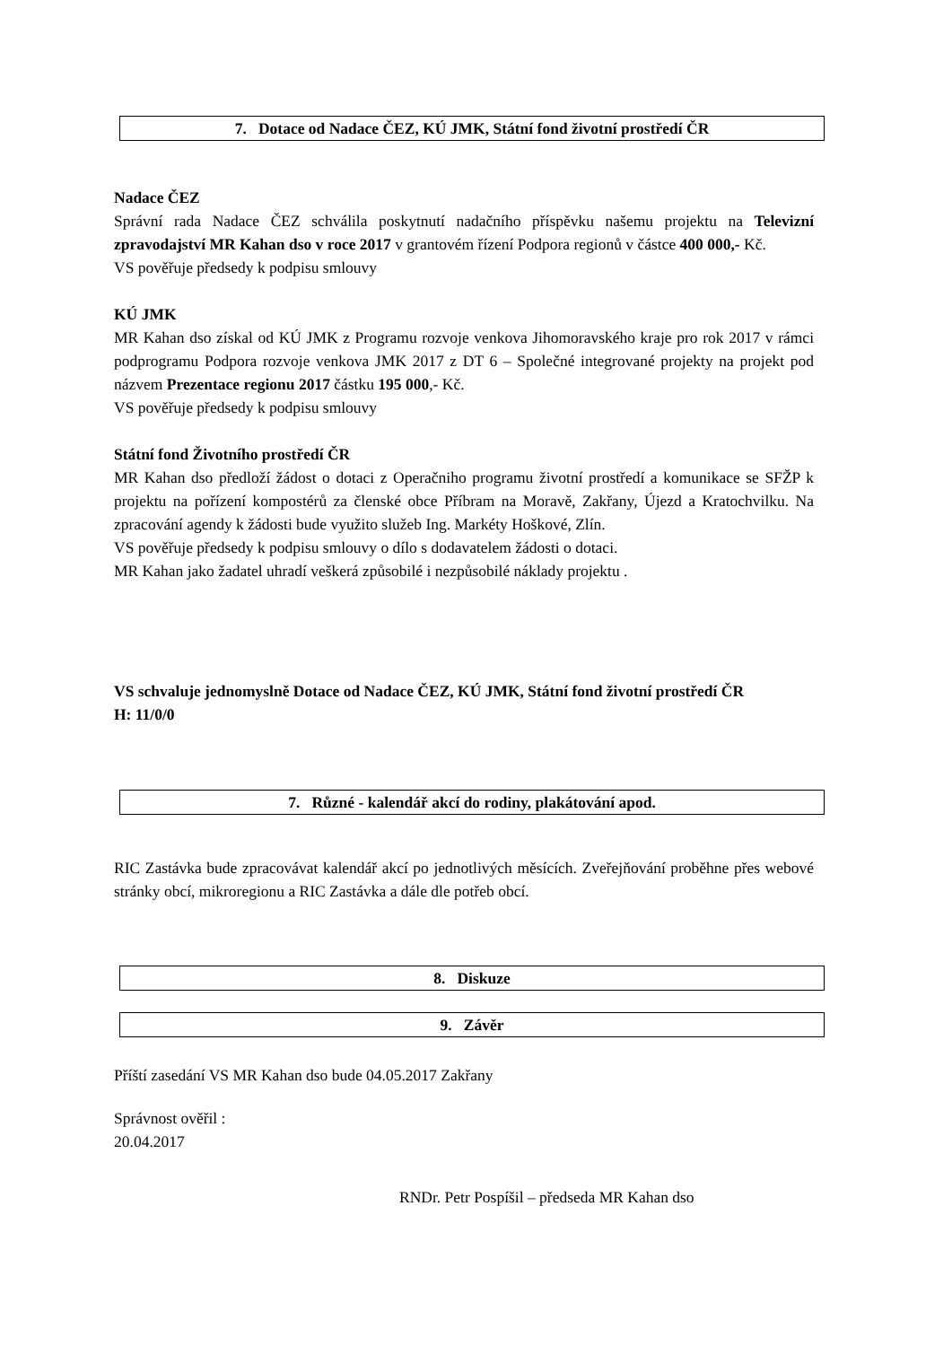7. Dotace od Nadace ČEZ, KÚ JMK, Státní fond životní prostředí ČR
Nadace ČEZ
Správní rada Nadace ČEZ schválila poskytnutí nadačního příspěvku našemu projektu na Televizní zpravodajství MR Kahan dso v roce 2017 v grantovém řízení Podpora regionů v částce 400 000,- Kč.
VS pověřuje předsedy k podpisu smlouvy
KÚ JMK
MR Kahan dso získal od KÚ JMK z Programu rozvoje venkova Jihomoravského kraje pro rok 2017 v rámci podprogramu Podpora rozvoje venkova JMK 2017 z DT 6 – Společné integrované projekty na projekt pod názvem Prezentace regionu 2017 částku 195 000,- Kč.
VS pověřuje předsedy k podpisu smlouvy
Státní fond Životního prostředí ČR
MR Kahan dso předloží žádost o dotaci z Operačniho programu životní prostředí a komunikace se SFŽP k projektu na pořízení kompostérů za členské obce Příbram na Moravě, Zakřany, Újezd a Kratochvilku. Na zpracování agendy k žádosti bude využito služeb Ing. Markéty Hoškové, Zlín.
VS pověřuje předsedy k podpisu smlouvy o dílo s dodavatelem žádosti o dotaci.
MR Kahan jako žadatel uhradí veškerá způsobilé i nezpůsobilé náklady projektu .
VS schvaluje jednomyslně Dotace od Nadace ČEZ, KÚ JMK, Státní fond životní prostředí ČR
H: 11/0/0
7. Různé - kalendář akcí do rodiny, plakátování apod.
RIC Zastávka bude zpracovávat kalendář akcí po jednotlivých měsících. Zveřejňování proběhne přes webové stránky obcí, mikroregionu a RIC Zastávka a dále dle potřeb obcí.
8. Diskuze
9. Závěr
Příští zasedání VS MR Kahan dso bude 04.05.2017 Zakřany
Správnost ověřil :
20.04.2017
RNDr. Petr Pospíšil – předseda MR Kahan dso